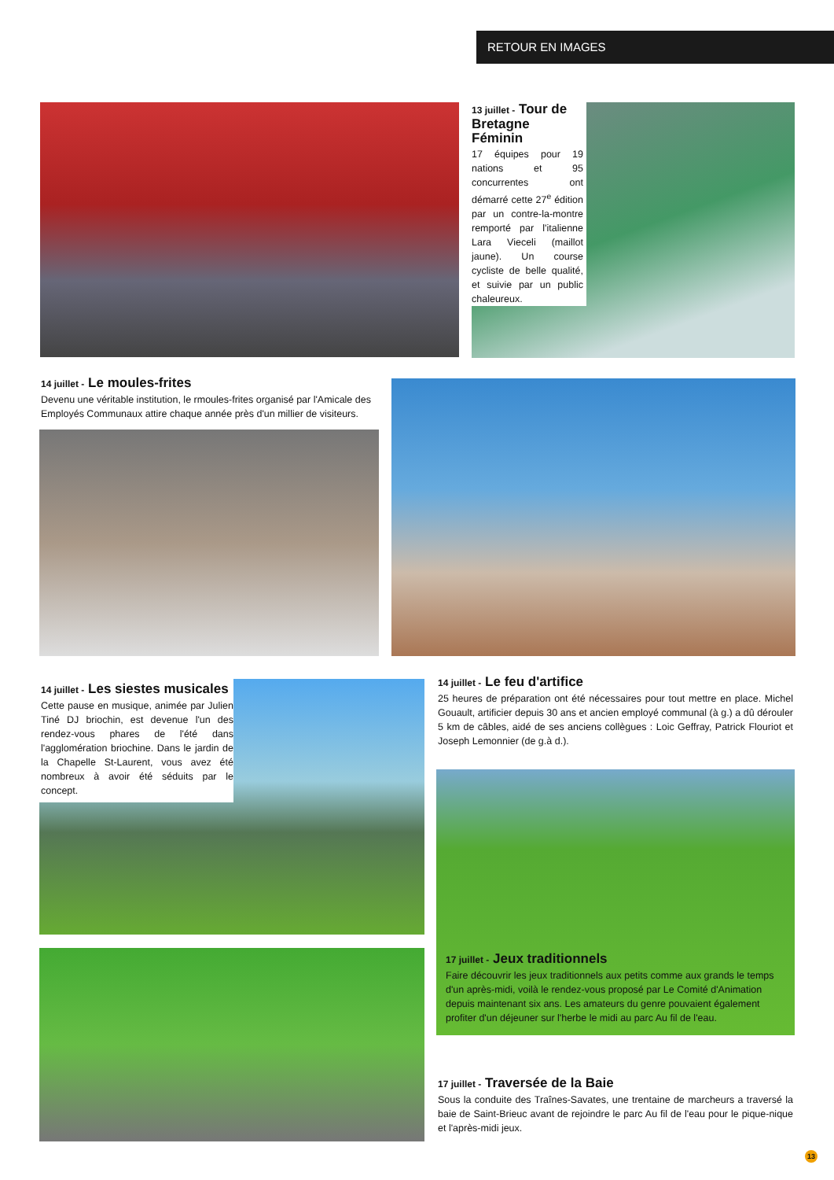RETOUR EN IMAGES
13 juillet - Tour de Bretagne Féminin
17 équipes pour 19 nations et 95 concurrentes ont démarré cette 27<sup>e</sup> édition par un contre-la-montre remporté par l'italienne Lara Vieceli (maillot jaune). Un course cycliste de belle qualité, et suivie par un public chaleureux.
14 juillet - Le moules-frites
Devenu une véritable institution, le rmoules-frites organisé par l'Amicale des Employés Communaux attire chaque année près d'un millier de visiteurs.
14 juillet - Les siestes musicales
Cette pause en musique, animée par Julien Tiné DJ briochin, est devenue l'un des rendez-vous phares de l'été dans l'agglomération briochine. Dans le jardin de la Chapelle St-Laurent, vous avez été nombreux à avoir été séduits par le concept.
14 juillet - Le feu d'artifice
25 heures de préparation ont été nécessaires pour tout mettre en place. Michel Gouault, artificier depuis 30 ans et ancien employé communal (à g.) a dû dérouler 5 km de câbles, aidé de ses anciens collègues : Loic Geffray, Patrick Flouriot et Joseph Lemonnier (de g.à d.).
17 juillet - Jeux traditionnels
Faire découvrir les jeux traditionnels aux petits comme aux grands le temps d'un après-midi, voilà le rendez-vous proposé par Le Comité d'Animation depuis maintenant six ans. Les amateurs du genre pouvaient également profiter d'un déjeuner sur l'herbe le midi au parc Au fil de l'eau.
17 juillet - Traversée de la Baie
Sous la conduite des Traînes-Savates, une trentaine de marcheurs a traversé la baie de Saint-Brieuc avant de rejoindre le parc Au fil de l'eau pour le pique-nique et l'après-midi jeux.
13